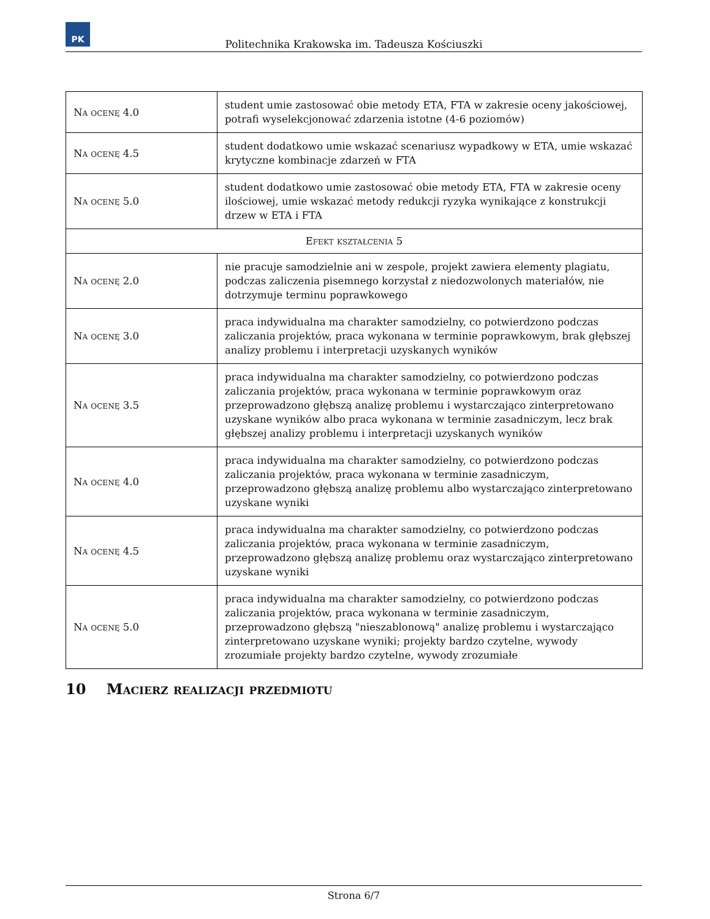PK
Politechnika Krakowska im. Tadeusza Kościuszki
| Na ocenę 4.0 | student umie zastosować obie metody ETA, FTA w zakresie oceny jakościowej, potrafi wyselekcjonować zdarzenia istotne (4-6 poziomów) |
| Na ocenę 4.5 | student dodatkowo umie wskazać scenariusz wypadkowy w ETA, umie wskazać krytyczne kombinacje zdarzeń w FTA |
| Na ocenę 5.0 | student dodatkowo umie zastosować obie metody ETA, FTA w zakresie oceny ilościowej, umie wskazać metody redukcji ryzyka wynikające z konstrukcji drzew w ETA i FTA |
| Efekt kształcenia 5 | |
| Na ocenę 2.0 | nie pracuje samodzielnie ani w zespole, projekt zawiera elementy plagiatu, podczas zaliczenia pisemnego korzystał z niedozwolonych materiałów, nie dotrzymuje terminu poprawkowego |
| Na ocenę 3.0 | praca indywidualna ma charakter samodzielny, co potwierdzono podczas zaliczania projektów, praca wykonana w terminie poprawkowym, brak głębszej analizy problemu i interpretacji uzyskanych wyników |
| Na ocenę 3.5 | praca indywidualna ma charakter samodzielny, co potwierdzono podczas zaliczania projektów, praca wykonana w terminie poprawkowym oraz przeprowadzono głębszą analizę problemu i wystarczająco zinterpretowano uzyskane wyników albo praca wykonana w terminie zasadniczym, lecz brak głębszej analizy problemu i interpretacji uzyskanych wyników |
| Na ocenę 4.0 | praca indywidualna ma charakter samodzielny, co potwierdzono podczas zaliczania projektów, praca wykonana w terminie zasadniczym, przeprowadzono głębszą analizę problemu albo wystarczająco zinterpretowano uzyskane wyniki |
| Na ocenę 4.5 | praca indywidualna ma charakter samodzielny, co potwierdzono podczas zaliczania projektów, praca wykonana w terminie zasadniczym, przeprowadzono głębszą analizę problemu oraz wystarczająco zinterpretowano uzyskane wyniki |
| Na ocenę 5.0 | praca indywidualna ma charakter samodzielny, co potwierdzono podczas zaliczania projektów, praca wykonana w terminie zasadniczym, przeprowadzono głębszą "nieszablonową" analizę problemu i wystarczająco zinterpretowano uzyskane wyniki; projekty bardzo czytelne, wywody zrozumiałe projekty bardzo czytelne, wywody zrozumiałe |
10 Macierz realizacji przedmiotu
Strona 6/7